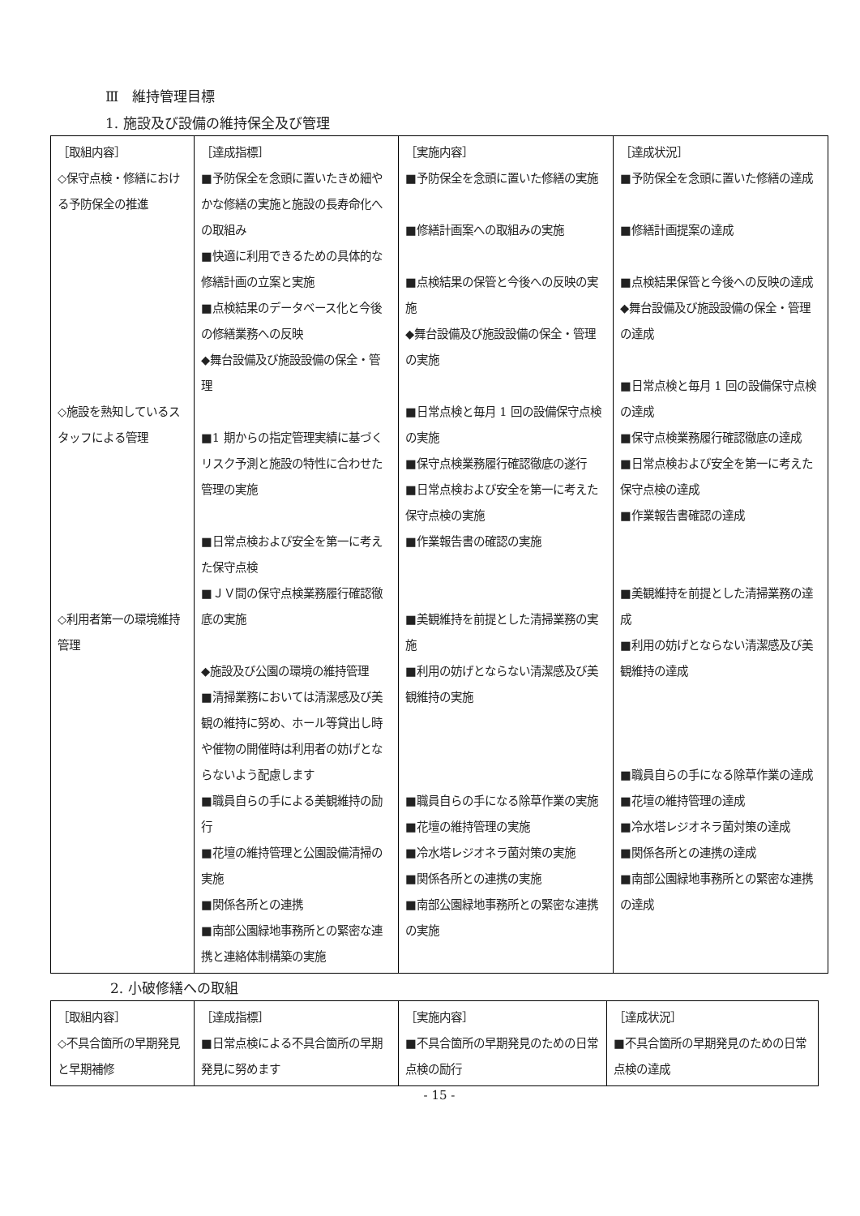Ⅲ　維持管理目標
1. 施設及び設備の維持保全及び管理
| ［取組内容］ ◇保守点検・修繕における予防保全の推進 ◇施設を熟知しているスタッフによる管理 ◇利用者第一の環境維持管理 | ［達成指標］ ■予防保全を念頭に置いたきめ細やかな修繕の実施と施設の長寿命化への取組み ■快適に利用できるための具体的な修繕計画の立案と実施 ■点検結果のデータベース化と今後の修繕業務への反映 ◆舞台設備及び施設設備の保全・管理 ■1 期からの指定管理実績に基づくリスク予測と施設の特性に合わせた管理の実施 ■日常点検および安全を第一に考えた保守点検 ■ＪＶ間の保守点検業務履行確認徹底の実施 ◆施設及び公園の環境の維持管理 ■清掃業務においては清潔感及び美観の維持に努め、ホール等貸出し時や催物の開催時は利用者の妨げとならないよう配慮します ■職員自らの手による美観維持の励行 ■花壇の維持管理と公園設備清掃の実施 ■関係各所との連携 ■南部公園緑地事務所との緊密な連携と連絡体制構築の実施 | ［実施内容］ ■予防保全を念頭に置いた修繕の実施 ■修繕計画案への取組みの実施 ■点検結果の保管と今後への反映の実施 ◆舞台設備及び施設設備の保全・管理の実施 ■日常点検と毎月 1 回の設備保守点検の実施 ■保守点検業務履行確認徹底の遂行 ■日常点検および安全を第一に考えた保守点検の実施 ■作業報告書の確認の実施 ■美観維持を前提とした清掃業務の実施 ■利用の妨げとならない清潔感及び美観維持の実施 ■職員自らの手になる除草作業の実施 ■花壇の維持管理の実施 ■冷水塔レジオネラ菌対策の実施 ■関係各所との連携の実施 ■南部公園緑地事務所との緊密な連携の実施 | ［達成状況］ ■予防保全を念頭に置いた修繕の達成 ■修繕計画提案の達成 ■点検結果保管と今後への反映の達成 ◆舞台設備及び施設設備の保全・管理の達成 ■日常点検と毎月 1 回の設備保守点検の達成 ■保守点検業務履行確認徹底の達成 ■日常点検および安全を第一に考えた保守点検の達成 ■作業報告書確認の達成 ■美観維持を前提とした清掃業務の達成 ■利用の妨げとならない清潔感及び美観維持の達成 ■職員自らの手になる除草作業の達成 ■花壇の維持管理の達成 ■冷水塔レジオネラ菌対策の達成 ■関係各所との連携の達成 ■南部公園緑地事務所との緊密な連携の達成 |
2. 小破修繕への取組
| ［取組内容］ ◇不具合箇所の早期発見と早期補修 | ［達成指標］ ■日常点検による不具合箇所の早期発見に努めます | ［実施内容］ ■不具合箇所の早期発見のための日常点検の励行 | ［達成状況］ ■不具合箇所の早期発見のための日常点検の達成 |
- 15 -